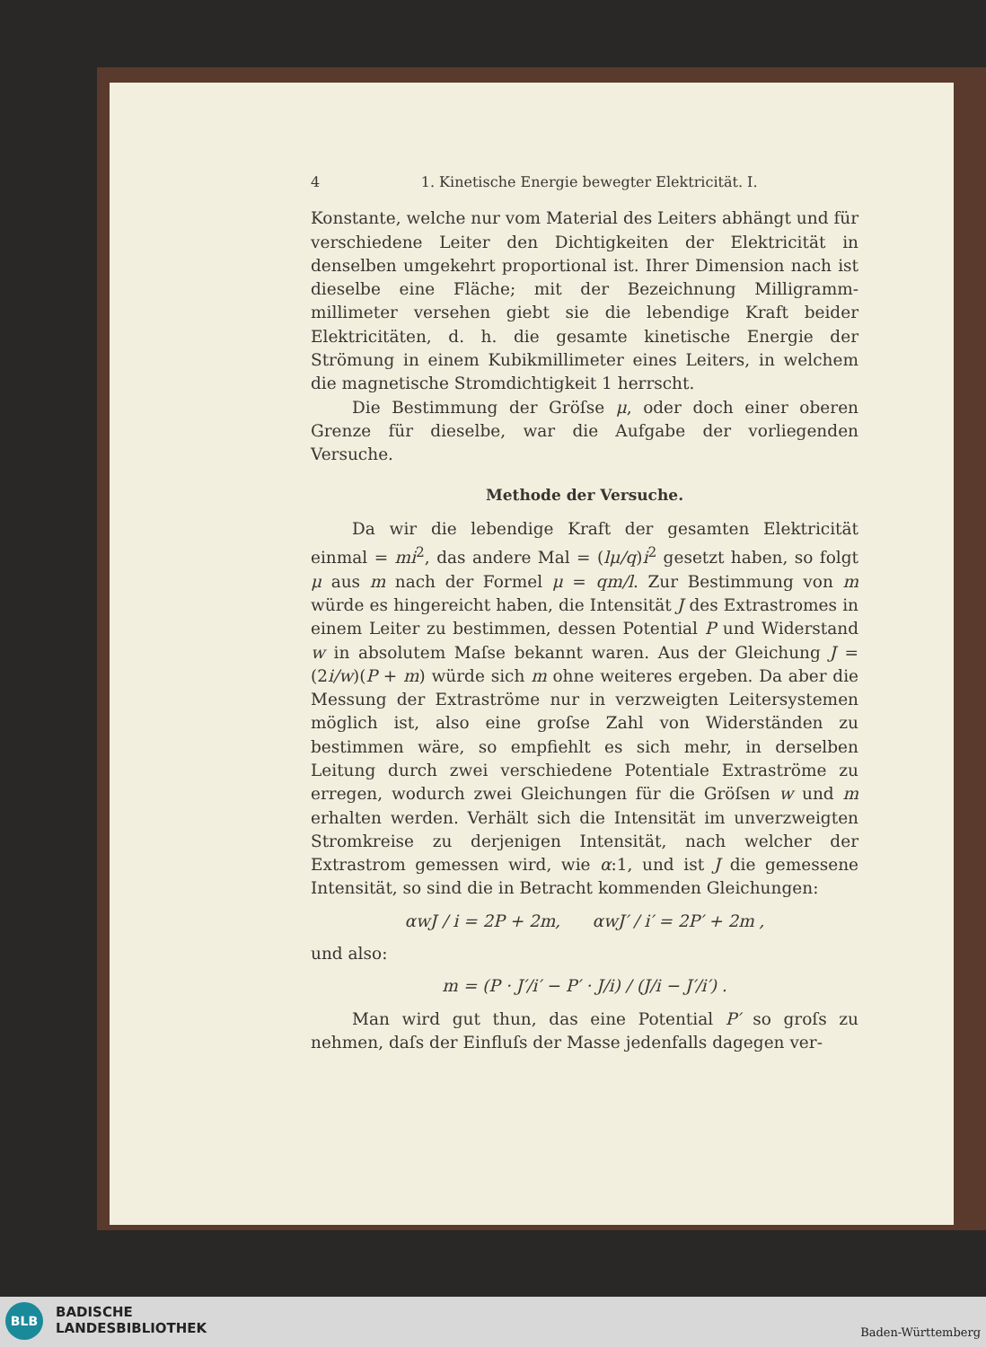4 1. Kinetische Energie bewegter Elektricität. I.
Konstante, welche nur vom Material des Leiters abhängt und für verschiedene Leiter den Dichtigkeiten der Elektricität in denselben umgekehrt proportional ist. Ihrer Dimension nach ist dieselbe eine Fläche; mit der Bezeichnung Milligramm-millimeter versehen giebt sie die lebendige Kraft beider Elektricitäten, d. h. die gesamte kinetische Energie der Strömung in einem Kubikmillimeter eines Leiters, in welchem die magnetische Stromdichtigkeit 1 herrscht.
Die Bestimmung der Gröſse μ, oder doch einer oberen Grenze für dieselbe, war die Aufgabe der vorliegenden Versuche.
Methode der Versuche.
Da wir die lebendige Kraft der gesamten Elektricität einmal = mi<sup>2</sup>, das andere Mal = (lμ/q)i<sup>2</sup> gesetzt haben, so folgt μ aus m nach der Formel μ = qm/l. Zur Bestimmung von m würde es hingereicht haben, die Intensität J des Extrastromes in einem Leiter zu bestimmen, dessen Potential P und Widerstand w in absolutem Maſse bekannt waren. Aus der Gleichung J = (2i/w)(P + m) würde sich m ohne weiteres ergeben. Da aber die Messung der Extraströme nur in verzweigten Leitersystemen möglich ist, also eine groſse Zahl von Widerständen zu bestimmen wäre, so empfiehlt es sich mehr, in derselben Leitung durch zwei verschiedene Potentiale Extraströme zu erregen, wodurch zwei Gleichungen für die Gröſsen w und m erhalten werden. Verhält sich die Intensität im unverzweigten Stromkreise zu derjenigen Intensität, nach welcher der Extrastrom gemessen wird, wie α:1, und ist J die gemessene Intensität, so sind die in Betracht kommenden Gleichungen:
αwJ / i = 2P + 2m, αwJ′ / i′ = 2P′ + 2m ,
und also:
m = (P · J′/i′ − P′ · J/i) / (J/i − J′/i′) .
Man wird gut thun, das eine Potential P′ so groſs zu nehmen, daſs der Einfluſs der Masse jedenfalls dagegen ver-
BLB
BADISCHE
LANDESBIBLIOTHEK
Baden-Württemberg